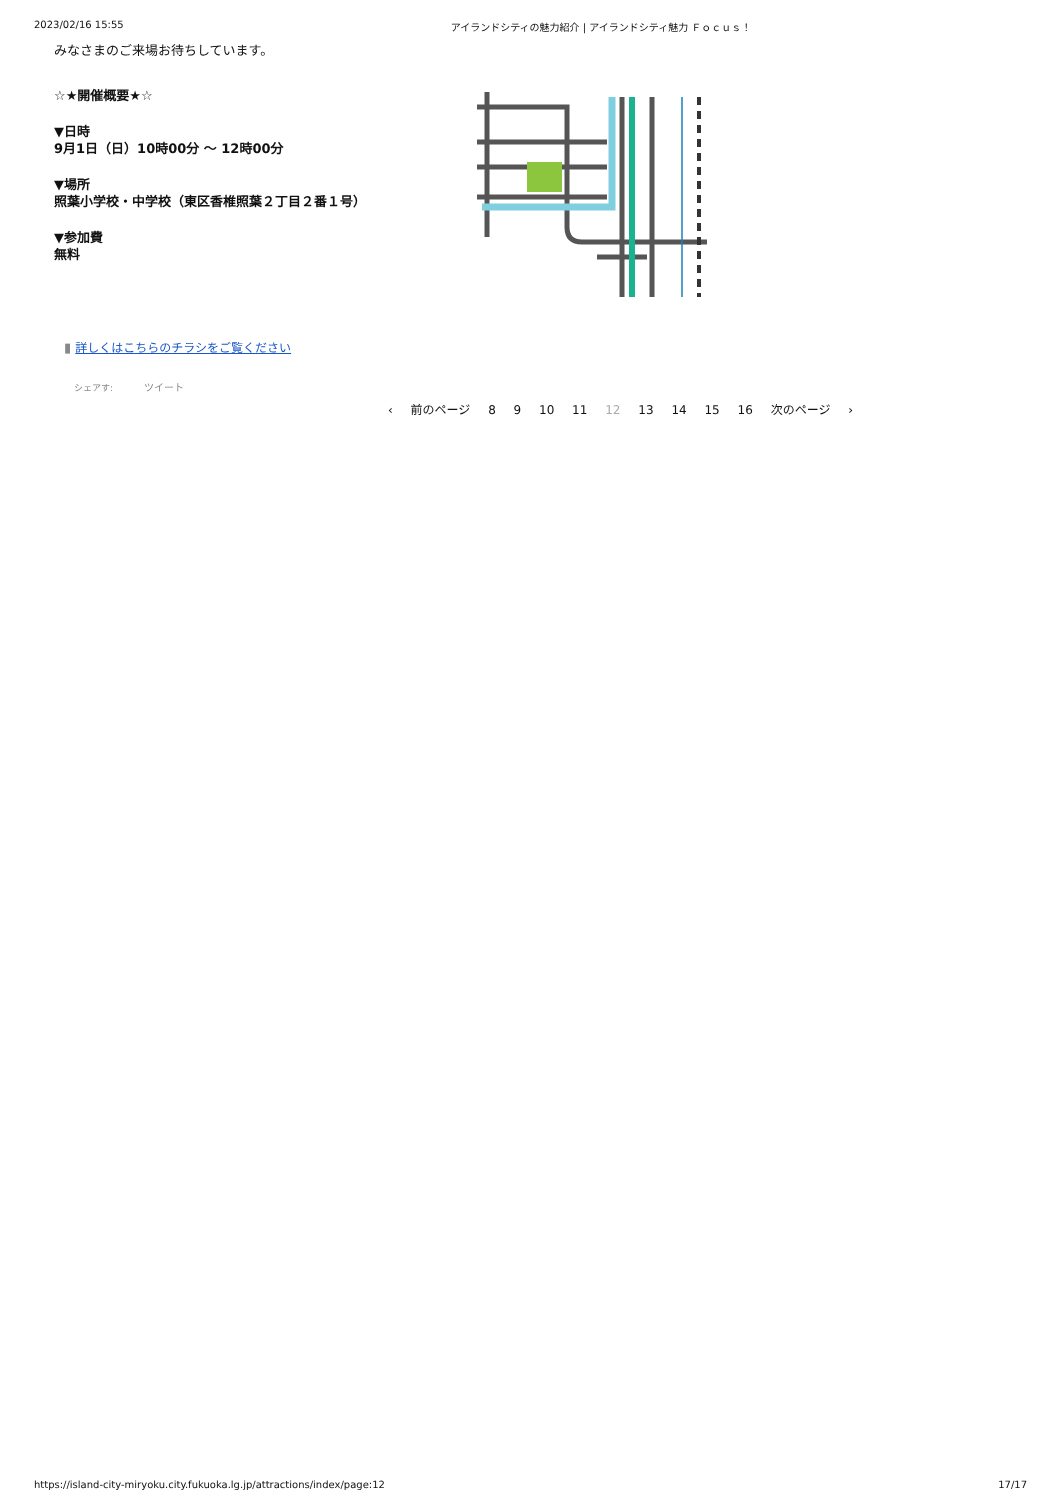2023/02/16 15:55 アイランドシティの魅力紹介 | アイランドシティ魅力 Ｆｏｃｕｓ！
みなさまのご来場お待ちしています。
☆★開催概要★☆
▼日時
9月1日（日）10時00分 ～ 12時00分
▼場所
照葉小学校・中学校（東区香椎照葉２丁目２番１号）
▼参加費
無料
▮ 詳しくはこちらのチラシをご覧ください
シェアす: ツイート
‹ 前のページ 8 9 10 11 12 13 14 15 16 次のページ ›
https://island-city-miryoku.city.fukuoka.lg.jp/attractions/index/page:12 17/17